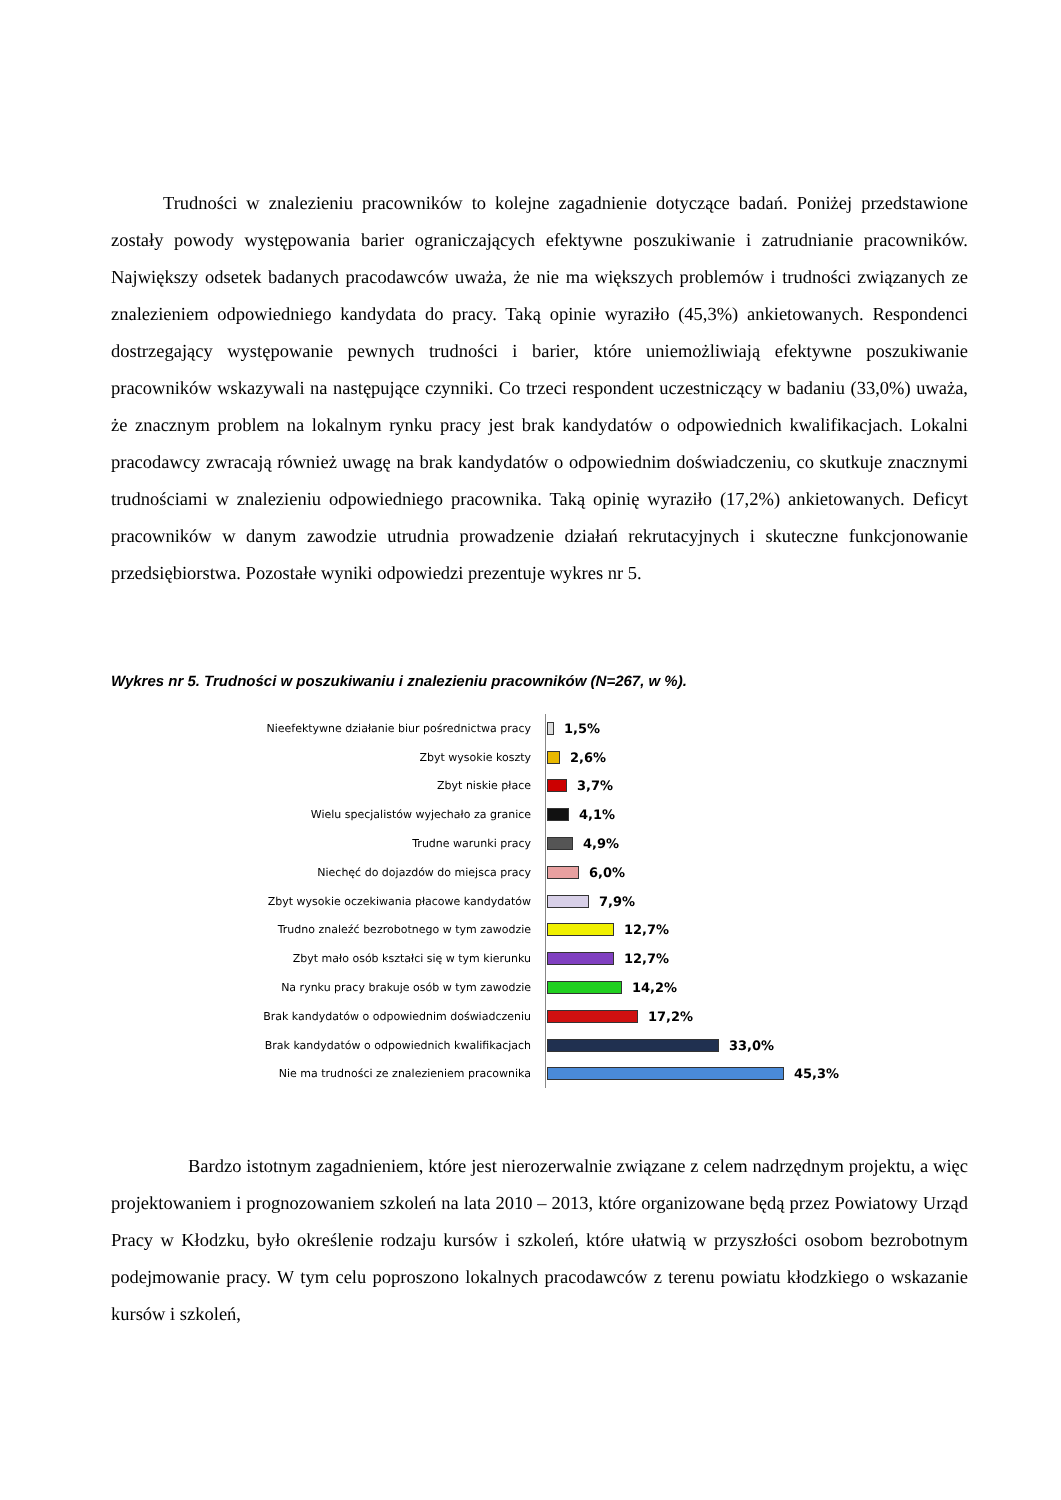Trudności w znalezieniu pracowników to kolejne zagadnienie dotyczące badań. Poniżej przedstawione zostały powody występowania barier ograniczających efektywne poszukiwanie i zatrudnianie pracowników. Największy odsetek badanych pracodawców uważa, że nie ma większych problemów i trudności związanych ze znalezieniem odpowiedniego kandydata do pracy. Taką opinie wyraziło (45,3%) ankietowanych. Respondenci dostrzegający występowanie pewnych trudności i barier, które uniemożliwiają efektywne poszukiwanie pracowników wskazywali na następujące czynniki. Co trzeci respondent uczestniczący w badaniu (33,0%) uważa, że znacznym problem na lokalnym rynku pracy jest brak kandydatów o odpowiednich kwalifikacjach. Lokalni pracodawcy zwracają również uwagę na brak kandydatów o odpowiednim doświadczeniu, co skutkuje znacznymi trudnościami w znalezieniu odpowiedniego pracownika. Taką opinię wyraziło (17,2%) ankietowanych. Deficyt pracowników w danym zawodzie utrudnia prowadzenie działań rekrutacyjnych i skuteczne funkcjonowanie przedsiębiorstwa. Pozostałe wyniki odpowiedzi prezentuje wykres nr 5.
Wykres nr 5. Trudności w poszukiwaniu i znalezieniu pracowników (N=267, w %).
| Nieefektywne działanie biur pośrednictwa pracy | 1,5% |
| Zbyt wysokie koszty | 2,6% |
| Zbyt niskie płace | 3,7% |
| Wielu specjalistów wyjechało za granice | 4,1% |
| Trudne warunki pracy | 4,9% |
| Niechęć do dojazdów do miejsca pracy | 6,0% |
| Zbyt wysokie oczekiwania płacowe kandydatów | 7,9% |
| Trudno znaleźć bezrobotnego w tym zawodzie | 12,7% |
| Zbyt mało osób kształci się w tym kierunku | 12,7% |
| Na rynku pracy brakuje osób w tym zawodzie | 14,2% |
| Brak kandydatów o odpowiednim doświadczeniu | 17,2% |
| Brak kandydatów o odpowiednich kwalifikacjach | 33,0% |
| Nie ma trudności ze znalezieniem pracownika | 45,3% |
Bardzo istotnym zagadnieniem, które jest nierozerwalnie związane z celem nadrzędnym projektu, a więc projektowaniem i prognozowaniem szkoleń na lata 2010 – 2013, które organizowane będą przez Powiatowy Urząd Pracy w Kłodzku, było określenie rodzaju kursów i szkoleń, które ułatwią w przyszłości osobom bezrobotnym podejmowanie pracy. W tym celu poproszono lokalnych pracodawców z terenu powiatu kłodzkiego o wskazanie kursów i szkoleń,